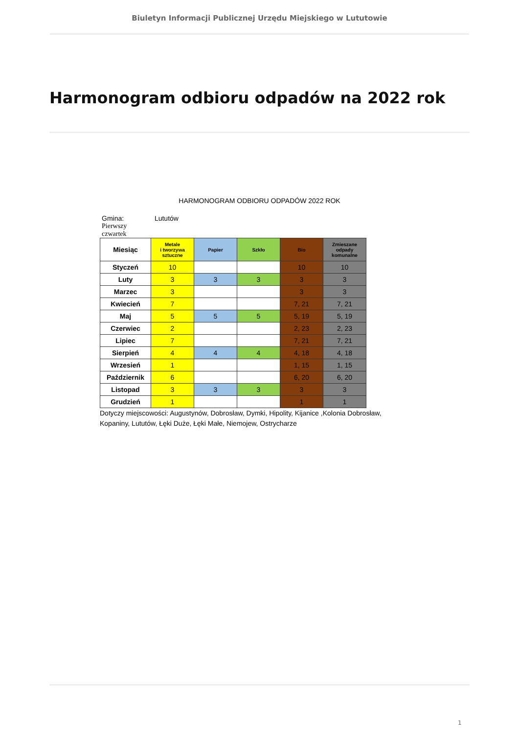Biuletyn Informacji Publicznej Urzędu Miejskiego w Lututowie
Harmonogram odbioru odpadów na 2022 rok
HARMONOGRAM ODBIORU ODPADÓW 2022 ROK
Gmina: Lututów
Pierwszy
czwartek
| Miesiąc | Metale i tworzywa sztuczne | Papier | Szkło | Bio | Zmieszane odpady komunalne |
| --- | --- | --- | --- | --- | --- |
| Styczeń | 10 | | | 10 | 10 |
| Luty | 3 | 3 | 3 | 3 | 3 |
| Marzec | 3 | | | 3 | 3 |
| Kwiecień | 7 | | | 7, 21 | 7, 21 |
| Maj | 5 | 5 | 5 | 5, 19 | 5, 19 |
| Czerwiec | 2 | | | 2, 23 | 2, 23 |
| Lipiec | 7 | | | 7, 21 | 7, 21 |
| Sierpień | 4 | 4 | 4 | 4, 18 | 4, 18 |
| Wrzesień | 1 | | | 1, 15 | 1, 15 |
| Październik | 6 | | | 6, 20 | 6, 20 |
| Listopad | 3 | 3 | 3 | 3 | 3 |
| Grudzień | 1 | | | 1 | 1 |
Dotyczy miejscowości: Augustynów, Dobrosław, Dymki, Hipolity, Kijanice ,Kolonia Dobrosław,
Kopaniny, Lututów, Łęki Duże, Łęki Małe, Niemojew, Ostrycharze
1